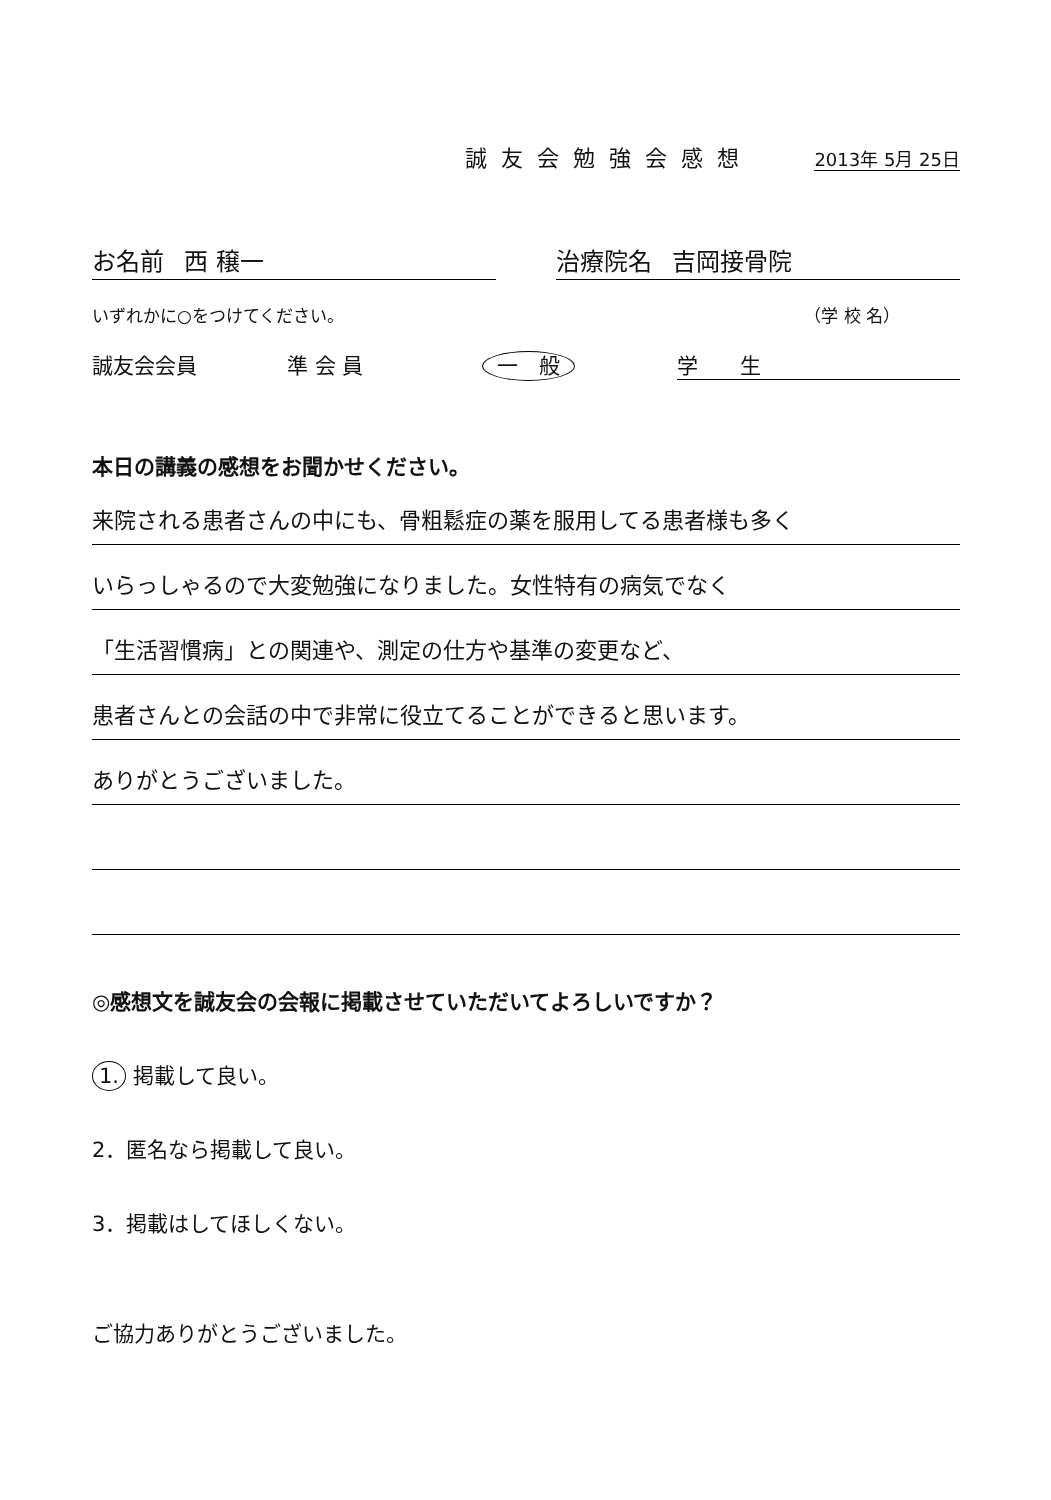誠友会勉強会感想 2013年 5月 25日
お名前 西 穣一 治療院名 吉岡接骨院
いずれかに○をつけてください。 （学 校 名）
誠友会会員 準 会 員 一　般 学　　生
本日の講義の感想をお聞かせください。
来院される患者さんの中にも、骨粗鬆症の薬を服用してる患者様も多く
いらっしゃるので大変勉強になりました。女性特有の病気でなく
「生活習慣病」との関連や、測定の仕方や基準の変更など、
患者さんとの会話の中で非常に役立てることができると思います。
ありがとうございました。
◎感想文を誠友会の会報に掲載させていただいてよろしいですか？
1. 掲載して良い。
2．匿名なら掲載して良い。
3．掲載はしてほしくない。
ご協力ありがとうございました。